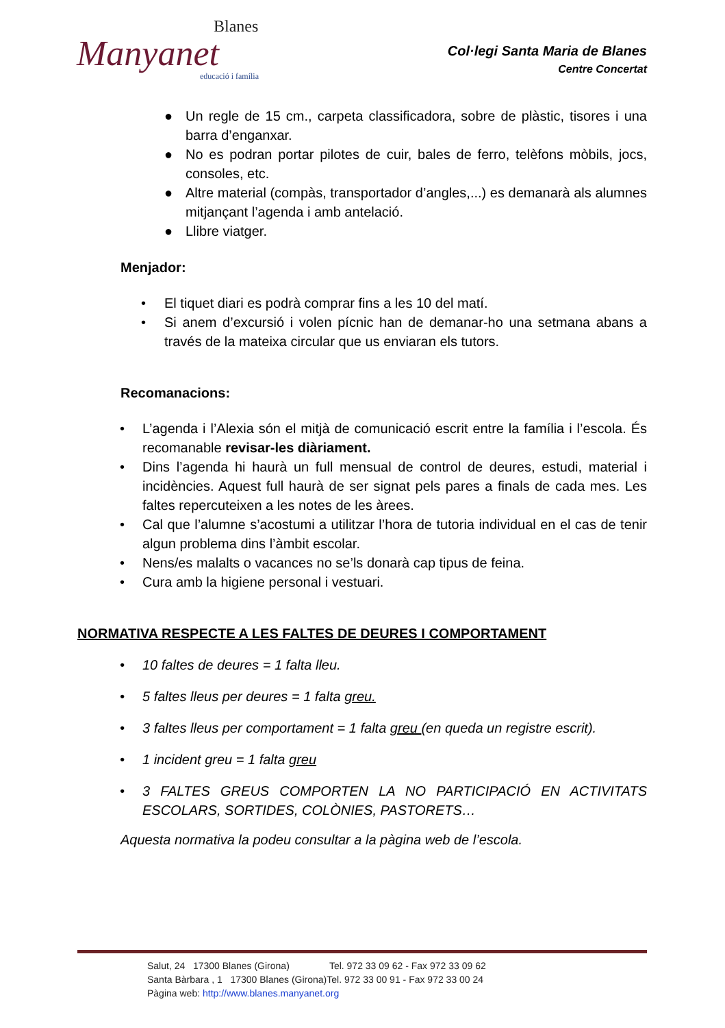Blanes
Manyanet
educació i família
Col·legi Santa Maria de Blanes
Centre Concertat
● Un regle de 15 cm., carpeta classificadora, sobre de plàstic, tisores i una barra d’enganxar.
● No es podran portar pilotes de cuir, bales de ferro, telèfons mòbils, jocs, consoles, etc.
● Altre material (compàs, transportador d’angles,...) es demanarà als alumnes mitjançant l’agenda i amb antelació.
● Llibre viatger.
Menjador:
• El tiquet diari es podrà comprar fins a les 10 del matí.
• Si anem d’excursió i volen pícnic han de demanar-ho una setmana abans a través de la mateixa circular que us enviaran els tutors.
Recomanacions:
• L’agenda i l’Alexia són el mitjà de comunicació escrit entre la família i l’escola. És recomanable revisar-les diàriament.
• Dins l’agenda hi haurà un full mensual de control de deures, estudi, material i incidències. Aquest full haurà de ser signat pels pares a finals de cada mes. Les faltes repercuteixen a les notes de les àrees.
• Cal que l’alumne s’acostumi a utilitzar l’hora de tutoria individual en el cas de tenir algun problema dins l’àmbit escolar.
• Nens/es malalts o vacances no se’ls donarà cap tipus de feina.
• Cura amb la higiene personal i vestuari.
NORMATIVA RESPECTE A LES FALTES DE DEURES I COMPORTAMENT
• 10 faltes de deures = 1 falta lleu.
• 5 faltes lleus per deures = 1 falta greu.
• 3 faltes lleus per comportament = 1 falta greu (en queda un registre escrit).
• 1 incident greu = 1 falta greu
• 3 FALTES GREUS COMPORTEN LA NO PARTICIPACIÓ EN ACTIVITATS ESCOLARS, SORTIDES, COLÒNIES, PASTORETS…
Aquesta normativa la podeu consultar a la pàgina web de l’escola.
Salut, 24 17300 Blanes (Girona) Tel. 972 33 09 62 - Fax 972 33 09 62
Santa Bàrbara , 1 17300 Blanes (Girona)Tel. 972 33 00 91 - Fax 972 33 00 24
Pàgina web: http://www.blanes.manyanet.org